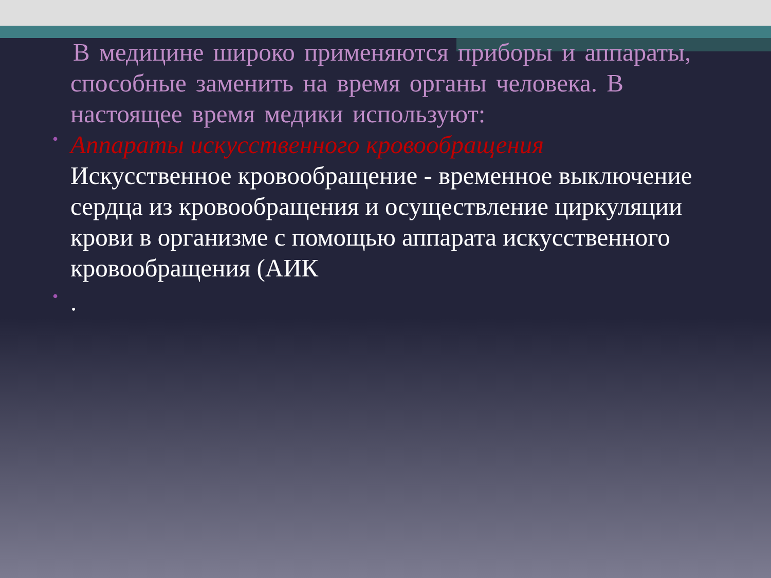В медицине широко применяются приборы и аппараты, способные заменить на время органы человека. В настоящее время медики используют:
•
Аппараты искусственного кровообращения
Искусственное кровообращение - временное выключение сердца из кровообращения и осуществление циркуляции крови в организме с помощью аппарата искусственного кровообращения (АИК
•
.